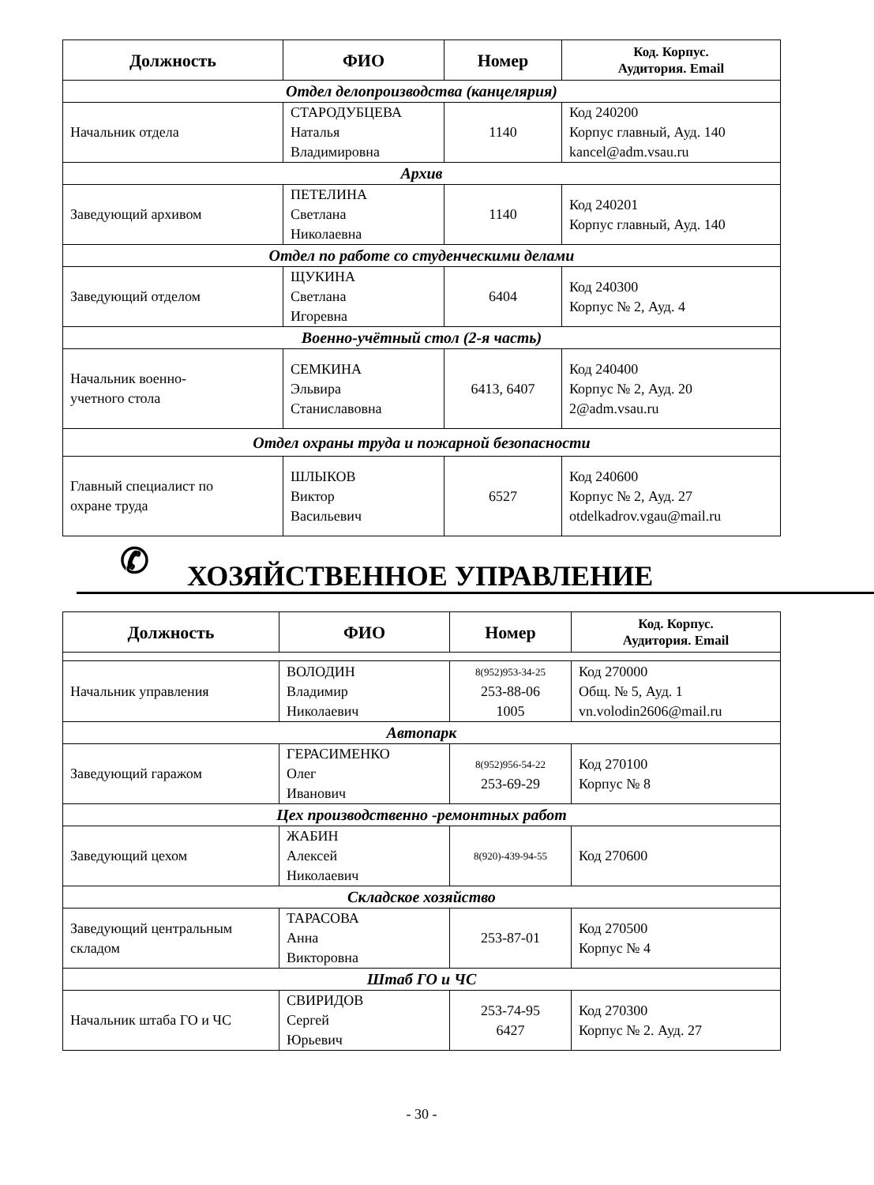| Должность | ФИО | Номер | Код. Корпус. Аудитория. Email |
| --- | --- | --- | --- |
| Отдел делопроизводства (канцелярия) | | | |
| Начальник отдела | СТАРОДУБЦЕВА Наталья Владимировна | 1140 | Код 240200 Корпус главный, Ауд. 140 kancel@adm.vsau.ru |
| Архив | | | |
| Заведующий архивом | ПЕТЕЛИНА Светлана Николаевна | 1140 | Код 240201 Корпус главный, Ауд. 140 |
| Отдел по работе со студенческими делами | | | |
| Заведующий отделом | ЩУКИНА Светлана Игоревна | 6404 | Код 240300 Корпус № 2, Ауд. 4 |
| Военно-учётный стол (2-я часть) | | | |
| Начальник военно- учетного стола | СЕМКИНА Эльвира Станиславовна | 6413, 6407 | Код 240400 Корпус № 2, Ауд. 20 2@adm.vsau.ru |
| Отдел охраны труда и пожарной безопасности | | | |
| Главный специалист по охране труда | ШЛЫКОВ Виктор Васильевич | 6527 | Код 240600 Корпус № 2, Ауд. 27 otdelkadrov.vgau@mail.ru |
✆ ХОЗЯЙСТВЕННОЕ УПРАВЛЕНИЕ
| Должность | ФИО | Номер | Код. Корпус. Аудитория. Email |
| --- | --- | --- | --- |
| Начальник управления | ВОЛОДИН Владимир Николаевич | 8(952)953-34-25 253-88-06 1005 | Код 270000 Общ. № 5, Ауд. 1 vn.volodin2606@mail.ru |
| Автопарк | | | |
| Заведующий гаражом | ГЕРАСИМЕНКО Олег Иванович | 8(952)956-54-22 253-69-29 | Код 270100 Корпус № 8 |
| Цех производственно -ремонтных работ | | | |
| Заведующий цехом | ЖАБИН Алексей Николаевич | 8(920)-439-94-55 | Код 270600 |
| Складское хозяйство | | | |
| Заведующий центральным складом | ТАРАСОВА Анна Викторовна | 253-87-01 | Код 270500 Корпус № 4 |
| Штаб ГО и ЧС | | | |
| Начальник штаба ГО и ЧС | СВИРИДОВ Сергей Юрьевич | 253-74-95 6427 | Код 270300 Корпус № 2. Ауд. 27 |
- 30 -